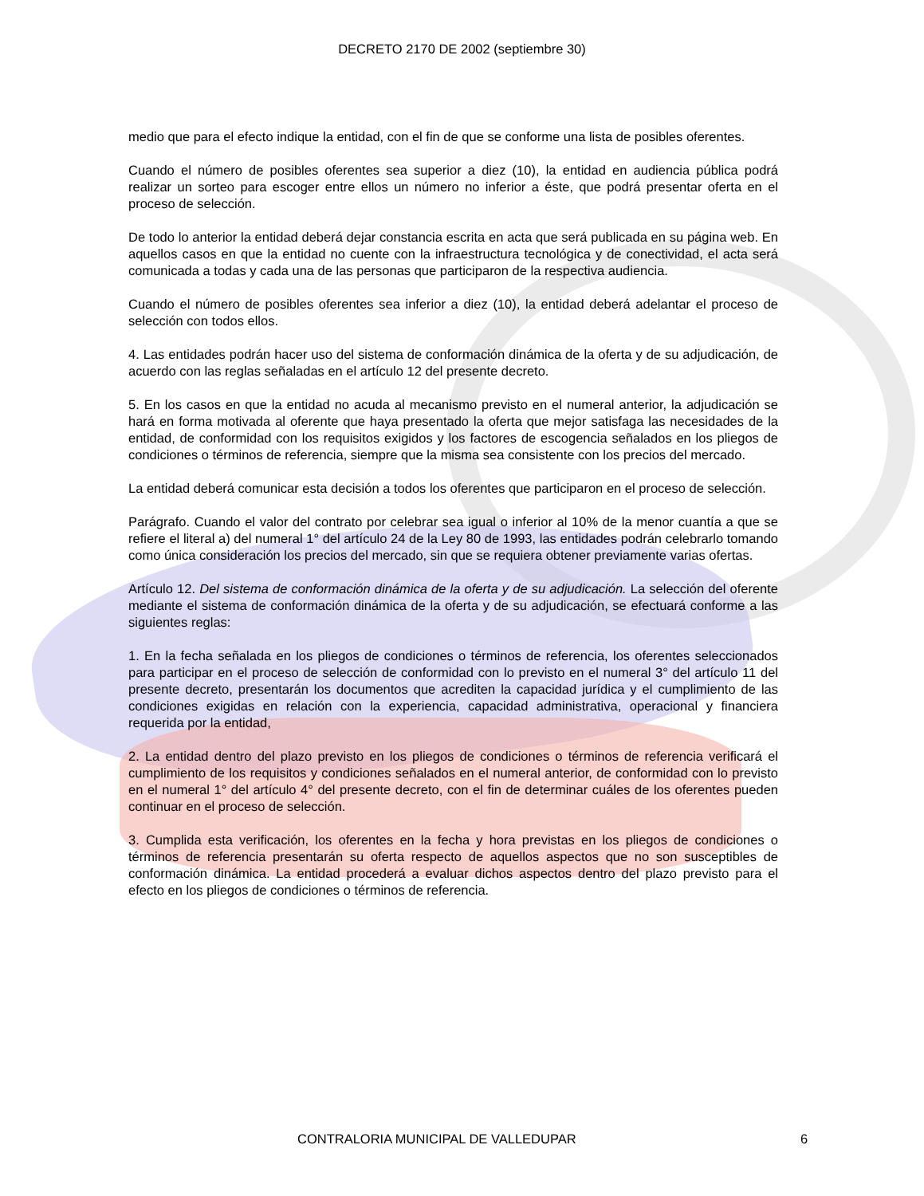DECRETO 2170 DE 2002 (septiembre 30)
medio que para el efecto indique la entidad, con el fin de que se conforme una lista de posibles oferentes.
Cuando el número de posibles oferentes sea superior a diez (10), la entidad en audiencia pública podrá realizar un sorteo para escoger entre ellos un número no inferior a éste, que podrá presentar oferta en el proceso de selección.
De todo lo anterior la entidad deberá dejar constancia escrita en acta que será publicada en su página web. En aquellos casos en que la entidad no cuente con la infraestructura tecnológica y de conectividad, el acta será comunicada a todas y cada una de las personas que participaron de la respectiva audiencia.
Cuando el número de posibles oferentes sea inferior a diez (10), la entidad deberá adelantar el proceso de selección con todos ellos.
4. Las entidades podrán hacer uso del sistema de conformación dinámica de la oferta y de su adjudicación, de acuerdo con las reglas señaladas en el artículo 12 del presente decreto.
5. En los casos en que la entidad no acuda al mecanismo previsto en el numeral anterior, la adjudicación se hará en forma motivada al oferente que haya presentado la oferta que mejor satisfaga las necesidades de la entidad, de conformidad con los requisitos exigidos y los factores de escogencia señalados en los pliegos de condiciones o términos de referencia, siempre que la misma sea consistente con los precios del mercado.
La entidad deberá comunicar esta decisión a todos los oferentes que participaron en el proceso de selección.
Parágrafo. Cuando el valor del contrato por celebrar sea igual o inferior al 10% de la menor cuantía a que se refiere el literal a) del numeral 1° del artículo 24 de la Ley 80 de 1993, las entidades podrán celebrarlo tomando como única consideración los precios del mercado, sin que se requiera obtener previamente varias ofertas.
Artículo 12. Del sistema de conformación dinámica de la oferta y de su adjudicación. La selección del oferente mediante el sistema de conformación dinámica de la oferta y de su adjudicación, se efectuará conforme a las siguientes reglas:
1. En la fecha señalada en los pliegos de condiciones o términos de referencia, los oferentes seleccionados para participar en el proceso de selección de conformidad con lo previsto en el numeral 3° del artículo 11 del presente decreto, presentarán los documentos que acrediten la capacidad jurídica y el cumplimiento de las condiciones exigidas en relación con la experiencia, capacidad administrativa, operacional y financiera requerida por la entidad,
2. La entidad dentro del plazo previsto en los pliegos de condiciones o términos de referencia verificará el cumplimiento de los requisitos y condiciones señalados en el numeral anterior, de conformidad con lo previsto en el numeral 1° del artículo 4° del presente decreto, con el fin de determinar cuáles de los oferentes pueden continuar en el proceso de selección.
3. Cumplida esta verificación, los oferentes en la fecha y hora previstas en los pliegos de condiciones o términos de referencia presentarán su oferta respecto de aquellos aspectos que no son susceptibles de conformación dinámica. La entidad procederá a evaluar dichos aspectos dentro del plazo previsto para el efecto en los pliegos de condiciones o términos de referencia.
CONTRALORIA MUNICIPAL DE VALLEDUPAR 6